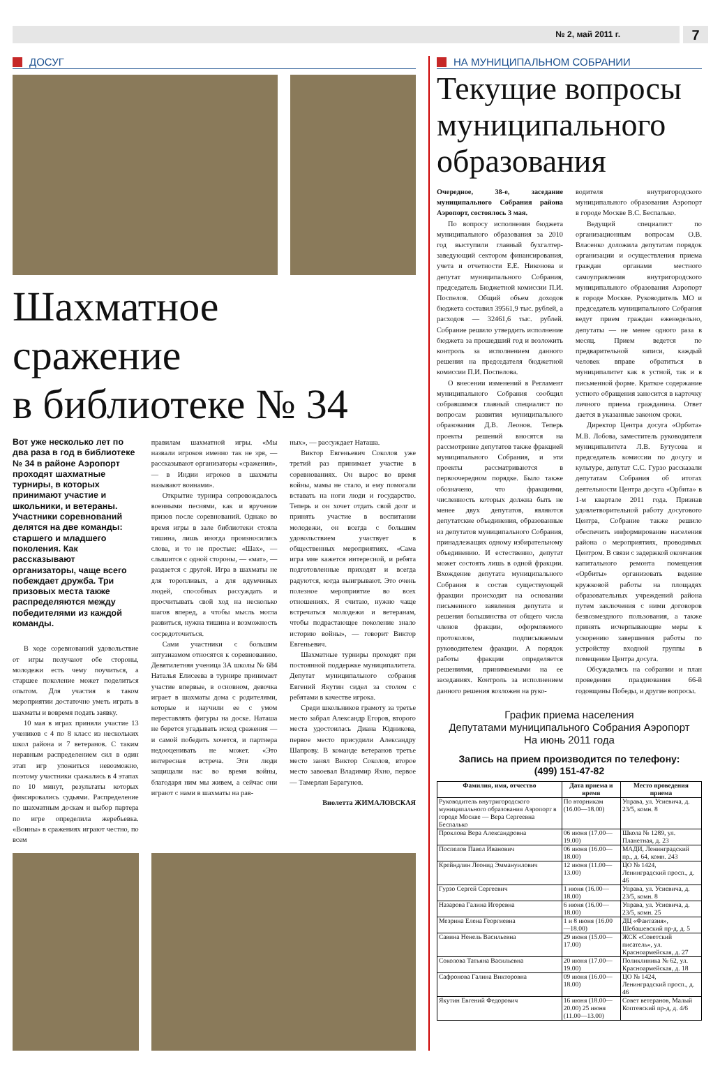№ 2, май 2011 г.
7
ДОСУГ
Шахматное
сражение
в библиотеке № 34
Вот уже несколько лет по два раза в год в библиотеке № 34 в районе Аэропорт проходят шахматные турниры, в которых принимают участие и школьники, и ветераны. Участники соревнований делятся на две команды: старшего и младшего поколения. Как рассказывают организаторы, чаще всего побеждает дружба. Три призовых места также распределяются между победителями из каждой команды.
В ходе соревнований удовольствие от игры получают обе стороны, молодежи есть чему поучиться, а старшее поколение может поделиться опытом. Для участия в таком мероприятии достаточно уметь играть в шахматы и вовремя подать заявку.
10 мая в играх приняли участие 13 учеников с 4 по 8 класс из нескольких школ района и 7 ветеранов. С таким неравным распределением сил в один этап игр уложиться невозможно, поэтому участники сражались в 4 этапах по 10 минут, результаты которых фиксировались судьями. Распределение по шахматным доскам и выбор партера по игре определила жеребьевка. «Воины» в сражениях играют честно, по всем
правилам шахматной игры. «Мы назвали игроков именно так не зря, — рассказывают организаторы «сражения», — в Индии игроков в шахматы называют воинами».
Открытие турнира сопровождалось военными песнями, как и вручение призов после соревнований. Однако во время игры в зале библиотеки стояла тишина, лишь иногда произносились слова, и то не простые: «Шах», — слышится с одной стороны, — «мат», — раздается с другой. Игра в шахматы не для торопливых, а для вдумчивых людей, способных рассуждать и просчитывать свой ход на несколько шагов вперед, а чтобы мысль могла развиться, нужна тишина и возможность сосредоточиться.
Сами участники с большим энтузиазмом относятся к соревнованию. Девятилетняя ученица 3А школы № 684 Наталья Елисеева в турнире принимает участие впервые, в основном, девочка играет в шахматы дома с родителями, которые и научили ее с умом переставлять фигуры на доске. Наташа не берется угадывать исход сражения — и самой победить хочется, и партнера недооценивать не может. «Это интересная встреча. Эти люди защищали нас во время войны, благодаря ним мы живем, а сейчас они играют с нами в шахматы на рав-
ных», — рассуждает Наташа.
Виктор Евгеньевич Соколов уже третий раз принимает участие в соревнованиях. Он вырос во время войны, мамы не стало, и ему помогали вставать на ноги люди и государство. Теперь и он хочет отдать свой долг и принять участие в воспитании молодежи, он всегда с большим удовольствием участвует в общественных мероприятиях. «Сама игра мне кажется интересной, и ребята подготовленные приходят и всегда радуются, когда выигрывают. Это очень полезное мероприятие во всех отношениях. Я считаю, нужно чаще встречаться молодежи и ветеранам, чтобы подрастающее поколение знало историю войны», — говорит Виктор Евгеньевич.
Шахматные турниры проходят при постоянной поддержке муниципалитета. Депутат муниципального собрания Евгений Якутин сидел за столом с ребятами в качестве игрока.
Среди школьников грамоту за третье место забрал Александр Егоров, второго места удостоилась Диана Юдникова, первое место присудили Александру Шапрову. В команде ветеранов третье место занял Виктор Соколов, второе место завоевал Владимир Яхно, первое — Тамерлан Барагунов.
Виолетта ЖИМАЛОВСКАЯ
НА МУНИЦИПАЛЬНОМ СОБРАНИИ
Текущие вопросы муниципального образования
Очередное, 38-е, заседание муниципального Собрания района Аэропорт, состоялось 3 мая.
По вопросу исполнения бюджета муниципального образования за 2010 год выступили главный бухгалтер-заведующий сектором финансирования, учета и отчетности Е.Е. Никонова и депутат муниципального Собрания, председатель Бюджетной комиссии П.И. Поспелов. Общий объем доходов бюджета составил 39561,9 тыс. рублей, а расходов — 32461,6 тыс. рублей. Собрание решило утвердить исполнение бюджета за прошедший год и возложить контроль за исполнением данного решения на председателя бюджетной комиссии П.И. Поспелова.
О внесении изменений в Регламент муниципального Собрания сообщил собравшимся главный специалист по вопросам развития муниципального образования Д.В. Леонов. Теперь проекты решений вносятся на рассмотрение депутатов также фракцией муниципального Собрания, и эти проекты рассматриваются в первоочередном порядке. Было также обозначено, что фракциями, численность которых должна быть не менее двух депутатов, являются депутатские объединения, образованные из депутатов муниципального Собрания, принадлежащих одному избирательному объединению. И естественно, депутат может состоять лишь в одной фракции. Вхождение депутата муниципального Собрания в состав существующей фракции происходит на основании письменного заявления депутата и решения большинства от общего числа членов фракции, оформляемого протоколом, подписываемым руководителем фракции. А порядок работы фракции определяется решениями, принимаемыми на ее заседаниях. Контроль за исполнением данного решения возложен на руко-
водителя внутригородского муниципального образования Аэропорт в городе Москве В.С. Беспалько.
Ведущий специалист по организационным вопросам О.В. Власенко доложила депутатам порядок организации и осуществления приема граждан органами местного самоуправления внутригородского муниципального образования Аэропорт в городе Москве. Руководитель МО и председатель муниципального Собрания ведут прием граждан еженедельно, депутаты — не менее одного раза в месяц. Прием ведется по предварительной записи, каждый человек вправе обратиться в муниципалитет как в устной, так и в письменной форме. Краткое содержание устного обращения заносится в карточку личного приема гражданина. Ответ дается в указанные законом сроки.
Директор Центра досуга «Орбита» М.В. Лобова, заместитель руководителя муниципалитета Л.В. Бутусова и председатель комиссии по досугу и культуре, депутат С.С. Гурзо рассказали депутатам Собрания об итогах деятельности Центра досуга «Орбита» в 1-м квартале 2011 года. Признав удовлетворительной работу досугового Центра, Собрание также решило обеспечить информирование населения района о мероприятиях, проводимых Центром. В связи с задержкой окончания капитального ремонта помещения «Орбиты» организовать ведение кружковой работы на площадях образовательных учреждений района путем заключения с ними договоров безвозмездного пользования, а также принять исчерпывающие меры к ускорению завершения работы по устройству входной группы в помещение Центра досуга.
Обсуждались на собрании и план проведения празднования 66-й годовщины Победы, и другие вопросы.
График приема населения
Депутатами муниципального Собрания Аэропорт
На июнь 2011 года
Запись на прием производится по телефону:
(499) 151-47-82
| Фамилия, имя, отчество | Дата приема и время | Место проведения приема |
| --- | --- | --- |
| Руководитель внутригородского муниципального образования Аэропорт в городе Москве — Вера Сергеевна Беспалько | По вторникам (16.00—18.00) | Управа, ул. Усиевича, д. 23/5, комн. 8 |
| Проклова Вера Александровна | 06 июня (17.00—19.00) | Школа № 1289, ул. Планетная, д. 23 |
| Поспелов Павел Иванович | 06 июня (16.00—18.00) | МАДИ, Ленинградский пр., д. 64, комн. 243 |
| Крейндлин Леонид Эммануилович | 12 июня (11.00—13.00) | ЦО № 1424, Ленинградский просп., д. 46 |
| Гурзо Сергей Сергеевич | 1 июня (16.00—18.00) | Управа, ул. Усиевича, д. 23/5, комн. 8 |
| Назарова Галина Игоревна | 6 июня (16.00—18.00) | Управа, ул. Усиевича, д. 23/5, комн. 25 |
| Мезрина Елена Георгиевна | 1 и 8 июня (16.00—18.00) | ДЦ «Фантазия», Шебашевский пр-д, д. 5 |
| Савина Ненель Васильевна | 29 июня (15.00—17.00) | ЖСК «Советский писатель», ул. Красноармейская, д. 27 |
| Соколова Татьяна Васильевна | 20 июня (17.00—19.00) | Поликлиника № 62, ул. Красноармейская, д. 18 |
| Сафронова Галина Викторовна | 09 июня (16.00—18.00) | ЦО № 1424, Ленинградский просп., д. 46 |
| Якутин Евгений Федорович | 16 июня (18.00—20.00) 25 июня (11.00—13.00) | Совет ветеранов, Малый Коптевский пр-д, д. 4/6 |